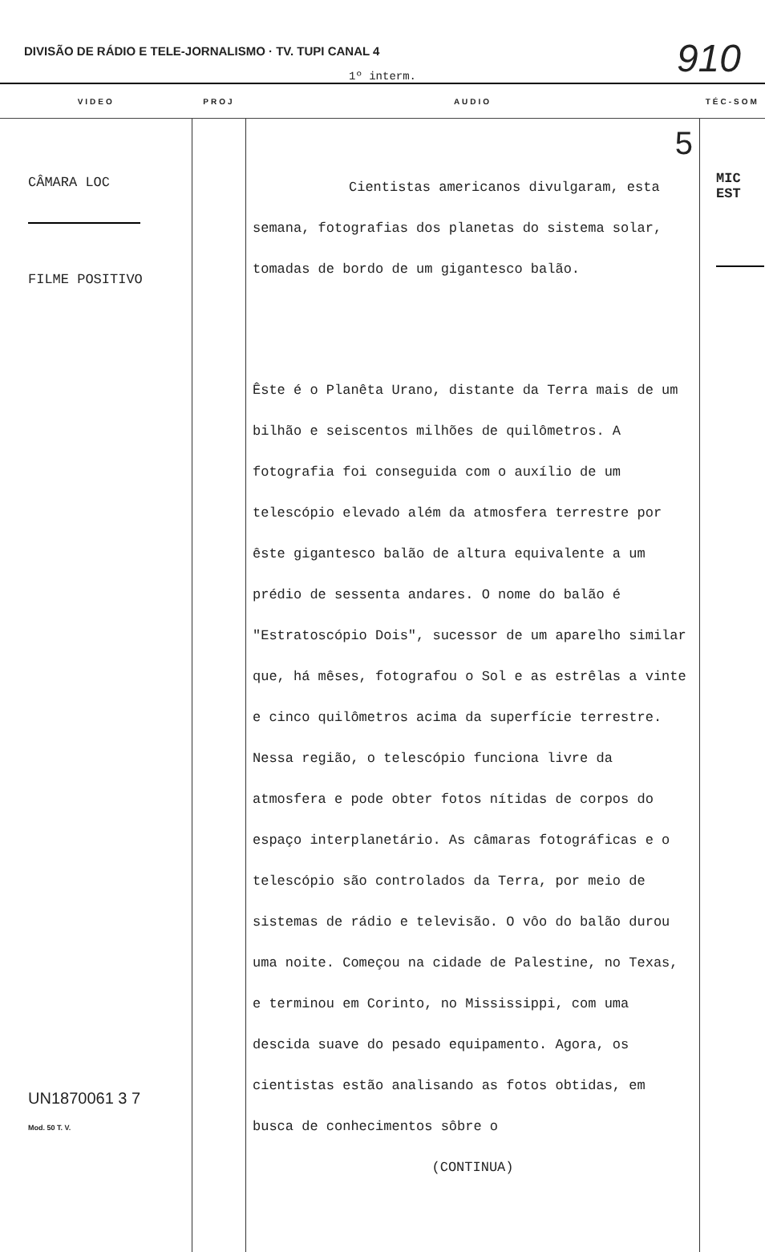DIVISÃO DE RÁDIO E TELE-JORNALISMO · TV. TUPI CANAL 4
910
1º interm.
| VIDEO | PROJ | AUDIO | TÉC-SOM |
| --- | --- | --- | --- |
| CÂMARA LOC FILME POSITIVO UN1870061 3 7 Mod. 50 T. V. | | 5 Cientistas americanos divulgaram, esta semana, fotografias dos planetas do sistema solar, tomadas de bordo de um gigantesco balão. Êste é o Planêta Urano, distante da Terra mais de um bilhão e seiscentos milhões de quilômetros. A fotografia foi conseguida com o auxílio de um telescópio elevado além da atmosfera terrestre por êste gigantesco balão de altura equivalente a um prédio de sessenta andares. O nome do balão é "Estratoscópio Dois", sucessor de um aparelho similar que, há mêses, fotografou o Sol e as estrêlas a vinte e cinco quilômetros acima da superfície terrestre. Nessa região, o telescópio funciona livre da atmosfera e pode obter fotos nítidas de corpos do espaço interplanetário. As câmaras fotográficas e o telescópio são controlados da Terra, por meio de sistemas de rádio e televisão. O vôo do balão durou uma noite. Começou na cidade de Palestine, no Texas, e terminou em Corinto, no Mississippi, com uma descida suave do pesado equipamento. Agora, os cientistas estão analisando as fotos obtidas, em busca de conhecimentos sôbre o (CONTINUA) | MIC EST |